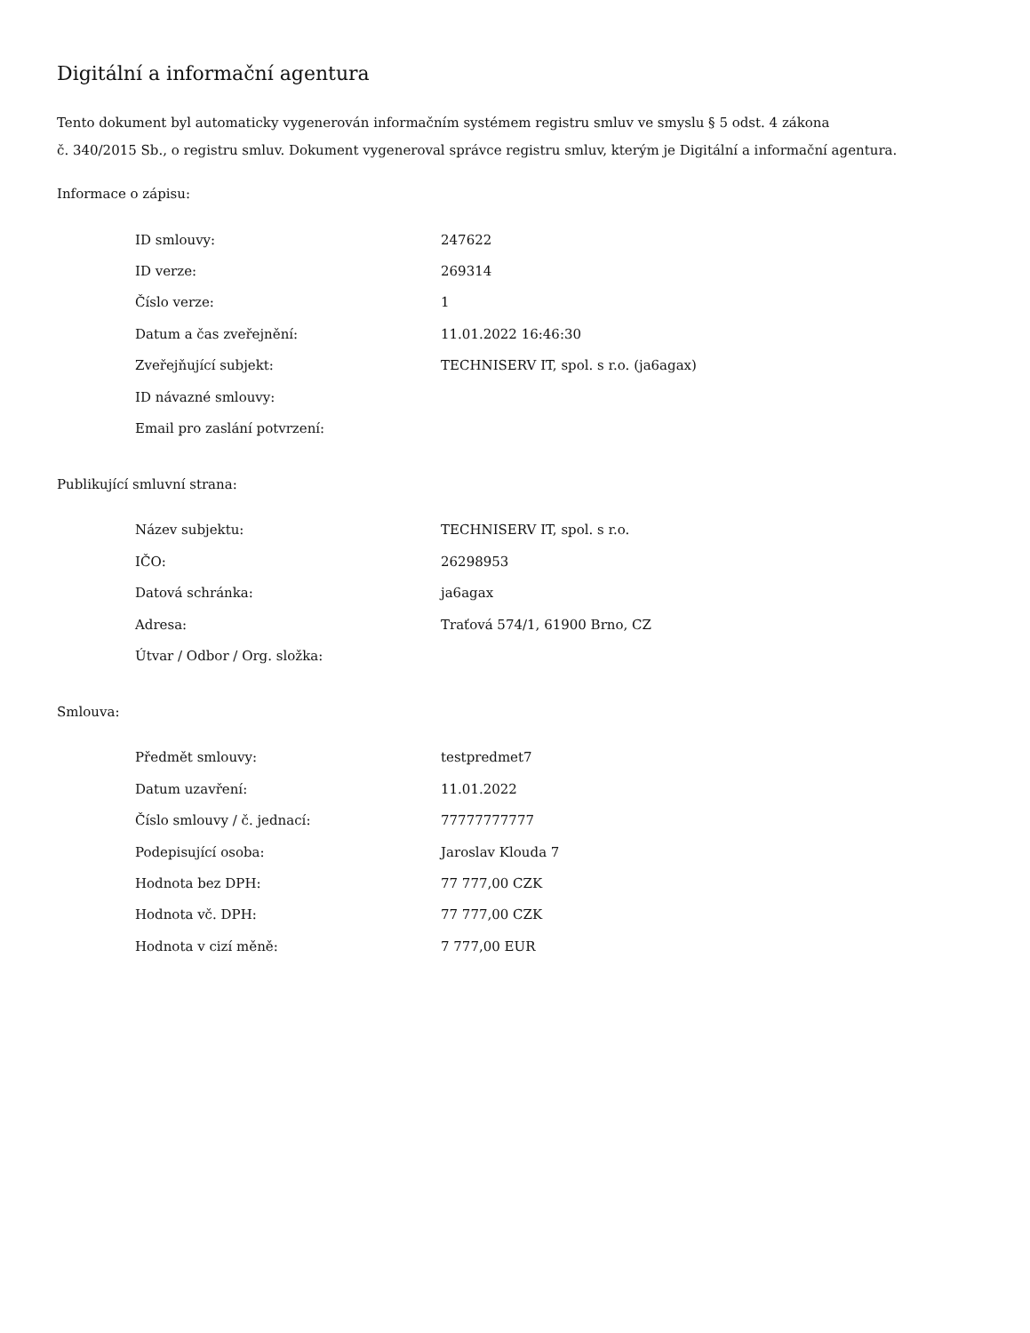Digitální a informační agentura
Tento dokument byl automaticky vygenerován informačním systémem registru smluv ve smyslu § 5 odst. 4 zákona
č. 340/2015 Sb., o registru smluv. Dokument vygeneroval správce registru smluv, kterým je Digitální a informační agentura.
Informace o zápisu:
| ID smlouvy: | 247622 |
| ID verze: | 269314 |
| Číslo verze: | 1 |
| Datum a čas zveřejnění: | 11.01.2022 16:46:30 |
| Zveřejňující subjekt: | TECHNISERV IT, spol. s r.o. (ja6agax) |
| ID návazné smlouvy: | |
| Email pro zaslání potvrzení: | |
Publikující smluvní strana:
| Název subjektu: | TECHNISERV IT, spol. s r.o. |
| IČO: | 26298953 |
| Datová schránka: | ja6agax |
| Adresa: | Traťová 574/1, 61900 Brno, CZ |
| Útvar / Odbor / Org. složka: | |
Smlouva:
| Předmět smlouvy: | testpredmet7 |
| Datum uzavření: | 11.01.2022 |
| Číslo smlouvy / č. jednací: | 77777777777 |
| Podepisující osoba: | Jaroslav Klouda 7 |
| Hodnota bez DPH: | 77 777,00 CZK |
| Hodnota vč. DPH: | 77 777,00 CZK |
| Hodnota v cizí měně: | 7 777,00 EUR |